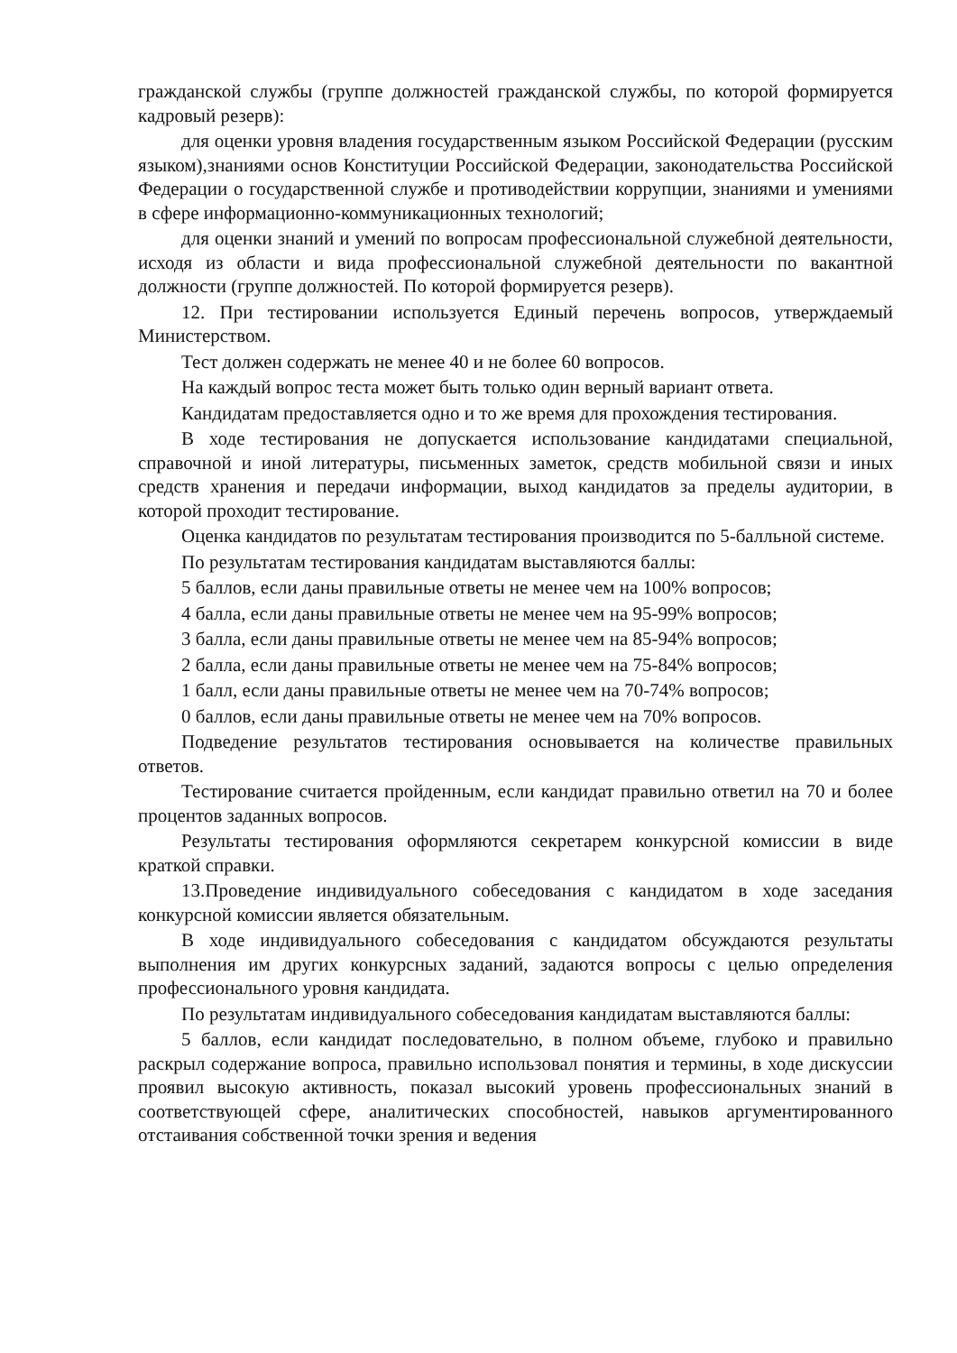гражданской службы (группе должностей гражданской службы, по которой формируется кадровый резерв):
для оценки уровня владения государственным языком Российской Федерации (русским языком),знаниями основ Конституции Российской Федерации, законодательства Российской Федерации о государственной службе и противодействии коррупции, знаниями и умениями в сфере информационно-коммуникационных технологий;
для оценки знаний и умений по вопросам профессиональной служебной деятельности, исходя из области и вида профессиональной служебной деятельности по вакантной должности (группе должностей. По которой формируется резерв).
12. При тестировании используется Единый перечень вопросов, утверждаемый Министерством.
Тест должен содержать не менее 40 и не более 60 вопросов.
На каждый вопрос теста может быть только один верный вариант ответа.
Кандидатам предоставляется одно и то же время для прохождения тестирования.
В ходе тестирования не допускается использование кандидатами специальной, справочной и иной литературы, письменных заметок, средств мобильной связи и иных средств хранения и передачи информации, выход кандидатов за пределы аудитории, в которой проходит тестирование.
Оценка кандидатов по результатам тестирования производится по 5-балльной системе.
По результатам тестирования кандидатам выставляются баллы:
5 баллов, если даны правильные ответы не менее чем на 100% вопросов;
4 балла, если даны правильные ответы не менее чем на 95-99% вопросов;
3 балла, если даны правильные ответы не менее чем на 85-94% вопросов;
2 балла, если даны правильные ответы не менее чем на 75-84% вопросов;
1 балл, если даны правильные ответы не менее чем на 70-74% вопросов;
0 баллов, если даны правильные ответы не менее чем на 70% вопросов.
Подведение результатов тестирования основывается на количестве правильных ответов.
Тестирование считается пройденным, если кандидат правильно ответил на 70 и более процентов заданных вопросов.
Результаты тестирования оформляются секретарем конкурсной комиссии в виде краткой справки.
13.Проведение индивидуального собеседования с кандидатом в ходе заседания конкурсной комиссии является обязательным.
В ходе индивидуального собеседования с кандидатом обсуждаются результаты выполнения им других конкурсных заданий, задаются вопросы с целью определения профессионального уровня кандидата.
По результатам индивидуального собеседования кандидатам выставляются баллы:
5 баллов, если кандидат последовательно, в полном объеме, глубоко и правильно раскрыл содержание вопроса, правильно использовал понятия и термины, в ходе дискуссии проявил высокую активность, показал высокий уровень профессиональных знаний в соответствующей сфере, аналитических способностей, навыков аргументированного отстаивания собственной точки зрения и ведения